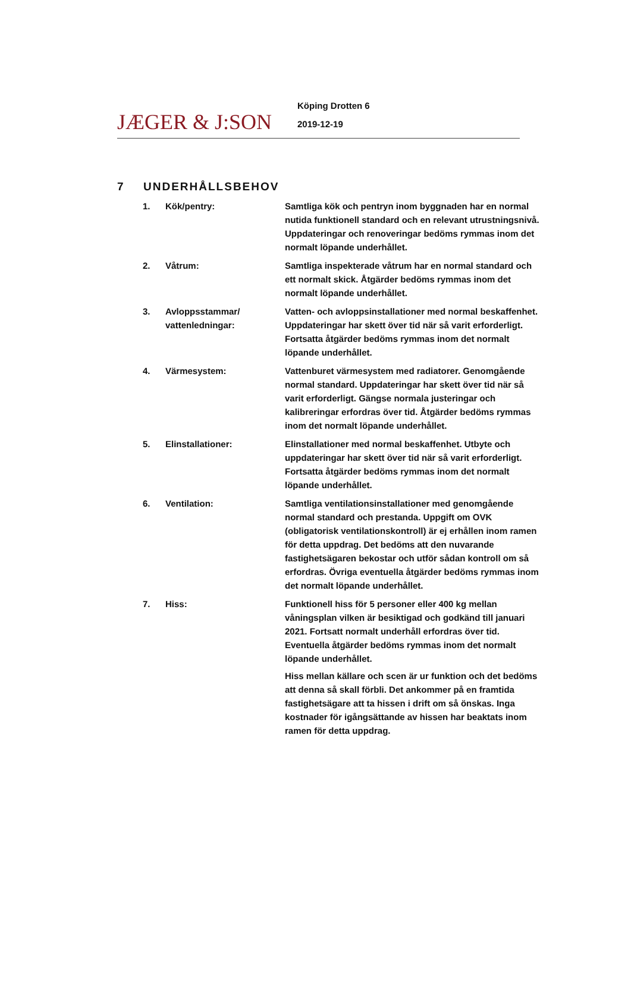JÆGER & J:SON
Köping Drotten 6
2019-12-19
7 UNDERHÅLLSBEHOV
1. Kök/pentry: Samtliga kök och pentryn inom byggnaden har en normal nutida funktionell standard och en relevant utrustningsnivå. Uppdateringar och renoveringar bedöms rymmas inom det normalt löpande underhållet.
2. Våtrum: Samtliga inspekterade våtrum har en normal standard och ett normalt skick. Åtgärder bedöms rymmas inom det normalt löpande underhållet.
3. Avloppsstammar/ vattenledningar:
Vatten- och avloppsinstallationer med normal beskaffenhet. Uppdateringar har skett över tid när så varit erforderligt. Fortsatta åtgärder bedöms rymmas inom det normalt löpande underhållet.
4. Värmesystem: Vattenburet värmesystem med radiatorer. Genomgående normal standard. Uppdateringar har skett över tid när så varit erforderligt. Gängse normala justeringar och kalibreringar erfordras över tid. Åtgärder bedöms rymmas inom det normalt löpande underhållet.
5. Elinstallationer: Elinstallationer med normal beskaffenhet. Utbyte och uppdateringar har skett över tid när så varit erforderligt. Fortsatta åtgärder bedöms rymmas inom det normalt löpande underhållet.
6. Ventilation: Samtliga ventilationsinstallationer med genomgående normal standard och prestanda. Uppgift om OVK (obligatorisk ventilationskontroll) är ej erhållen inom ramen för detta uppdrag. Det bedöms att den nuvarande fastighetsägaren bekostar och utför sådan kontroll om så erfordras. Övriga eventuella åtgärder bedöms rymmas inom det normalt löpande underhållet.
7. Hiss: Funktionell hiss för 5 personer eller 400 kg mellan våningsplan vilken är besiktigad och godkänd till januari 2021. Fortsatt normalt underhåll erfordras över tid. Eventuella åtgärder bedöms rymmas inom det normalt löpande underhållet.
Hiss mellan källare och scen är ur funktion och det bedöms att denna så skall förbli. Det ankommer på en framtida fastighetsägare att ta hissen i drift om så önskas. Inga kostnader för igångsättande av hissen har beaktats inom ramen för detta uppdrag.